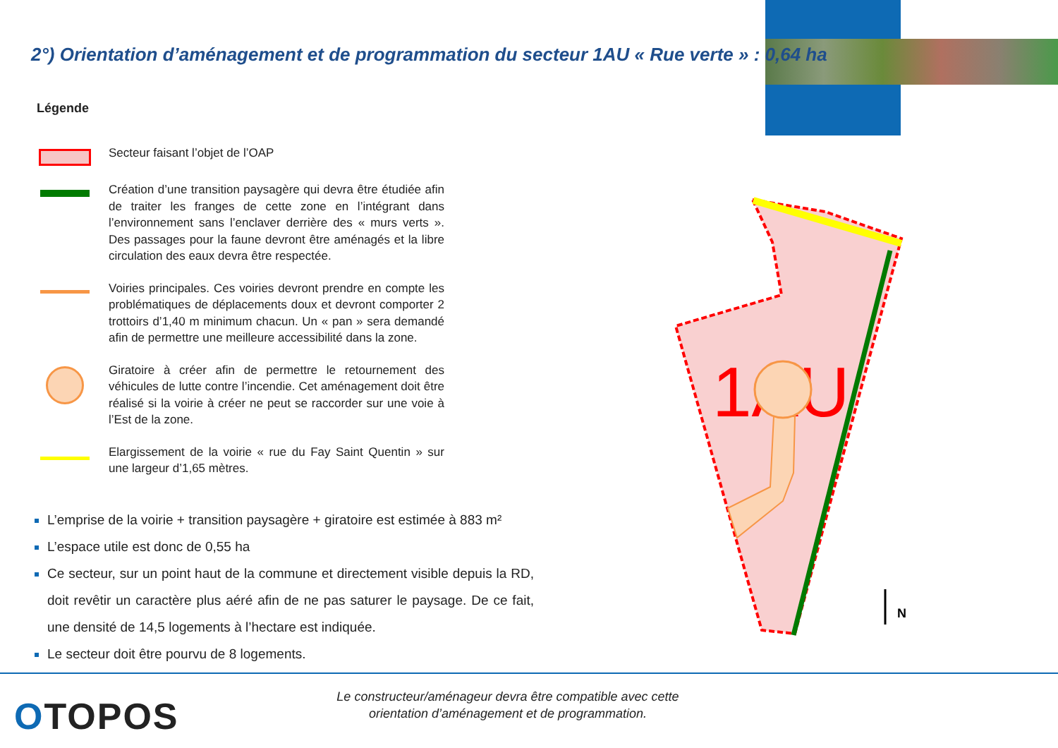2°) Orientation d’aménagement et de programmation du secteur 1AU « Rue verte » : 0,64 ha
Légende
Secteur faisant l’objet de l’OAP
Création d’une transition paysagère qui devra être étudiée afin de traiter les franges de cette zone en l’intégrant dans l’environnement sans l’enclaver derrière des « murs verts ». Des passages pour la faune devront être aménagés et la libre circulation des eaux devra être respectée.
Voiries principales. Ces voiries devront prendre en compte les problématiques de déplacements doux et devront comporter 2 trottoirs d’1,40 m minimum chacun. Un « pan » sera demandé afin de permettre une meilleure accessibilité dans la zone.
Giratoire à créer afin de permettre le retournement des véhicules de lutte contre l’incendie. Cet aménagement doit être réalisé si la voirie à créer ne peut se raccorder sur une voie à l’Est de la zone.
Elargissement de la voirie « rue du Fay Saint Quentin » sur une largeur d’1,65 mètres.
L’emprise de la voirie + transition paysagère + giratoire est estimée à 883 m²
L’espace utile est donc de 0,55 ha
Ce secteur, sur un point haut de la commune et directement visible depuis la RD, doit revêtir un caractère plus aéré afin de ne pas saturer le paysage. De ce fait, une densité de 14,5 logements à l’hectare est indiquée.
Le secteur doit être pourvu de 8 logements.
1AU
N
OTOPOS
Le constructeur/aménageur devra être compatible avec cette orientation d’aménagement et de programmation.